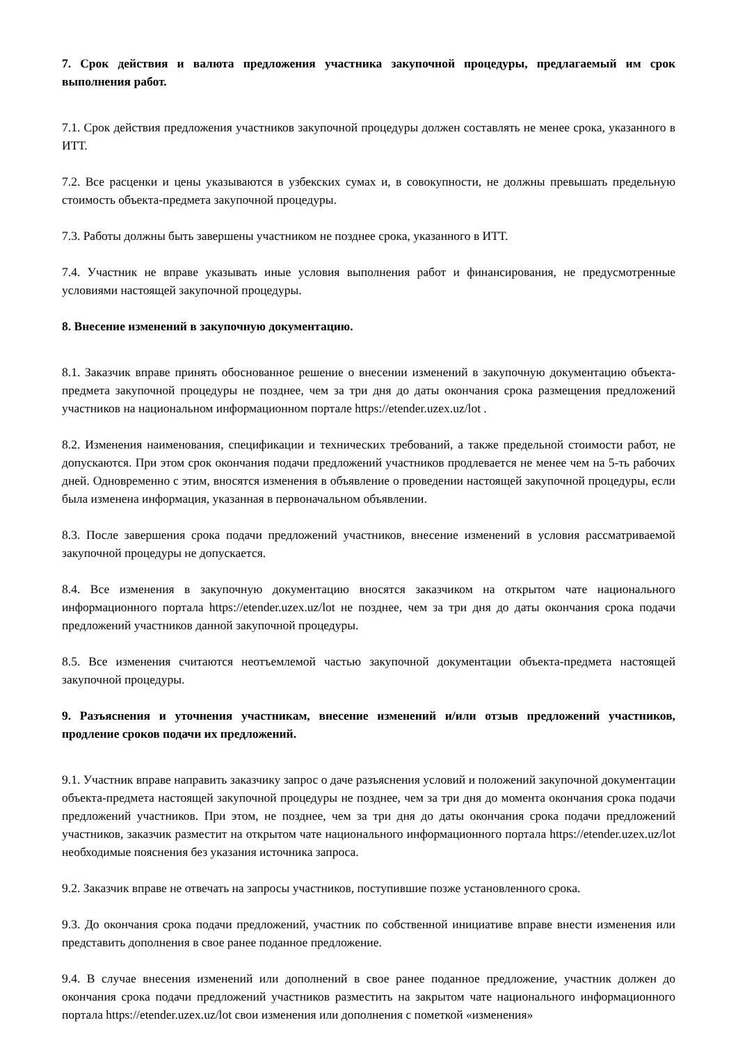7. Срок действия и валюта предложения участника закупочной процедуры, предлагаемый им срок выполнения работ.
7.1. Срок действия предложения участников закупочной процедуры должен составлять не менее срока, указанного в ИТТ.
7.2. Все расценки и цены указываются в узбекских сумах и, в совокупности, не должны превышать предельную стоимость объекта-предмета закупочной процедуры.
7.3. Работы должны быть завершены участником не позднее срока, указанного в ИТТ.
7.4. Участник не вправе указывать иные условия выполнения работ и финансирования, не предусмотренные условиями настоящей закупочной процедуры.
8. Внесение изменений в закупочную документацию.
8.1. Заказчик вправе принять обоснованное решение о внесении изменений в закупочную документацию объекта-предмета закупочной процедуры не позднее, чем за три дня до даты окончания срока размещения предложений участников на национальном информационном портале https://etender.uzex.uz/lot .
8.2. Изменения наименования, спецификации и технических требований, а также предельной стоимости работ, не допускаются. При этом срок окончания подачи предложений участников продлевается не менее чем на 5-ть рабочих дней. Одновременно с этим, вносятся изменения в объявление о проведении настоящей закупочной процедуры, если была изменена информация, указанная в первоначальном объявлении.
8.3. После завершения срока подачи предложений участников, внесение изменений в условия рассматриваемой закупочной процедуры не допускается.
8.4. Все изменения в закупочную документацию вносятся заказчиком на открытом чате национального информационного портала https://etender.uzex.uz/lot не позднее, чем за три дня до даты окончания срока подачи предложений участников данной закупочной процедуры.
8.5. Все изменения считаются неотъемлемой частью закупочной документации объекта-предмета настоящей закупочной процедуры.
9. Разъяснения и уточнения участникам, внесение изменений и/или отзыв предложений участников, продление сроков подачи их предложений.
9.1. Участник вправе направить заказчику запрос о даче разъяснения условий и положений закупочной документации объекта-предмета настоящей закупочной процедуры не позднее, чем за три дня до момента окончания срока подачи предложений участников. При этом, не позднее, чем за три дня до даты окончания срока подачи предложений участников, заказчик разместит на открытом чате национального информационного портала https://etender.uzex.uz/lot необходимые пояснения без указания источника запроса.
9.2. Заказчик вправе не отвечать на запросы участников, поступившие позже установленного срока.
9.3. До окончания срока подачи предложений, участник по собственной инициативе вправе внести изменения или представить дополнения в свое ранее поданное предложение.
9.4. В случае внесения изменений или дополнений в свое ранее поданное предложение, участник должен до окончания срока подачи предложений участников разместить на закрытом чате национального информационного портала https://etender.uzex.uz/lot свои изменения или дополнения с пометкой «изменения»